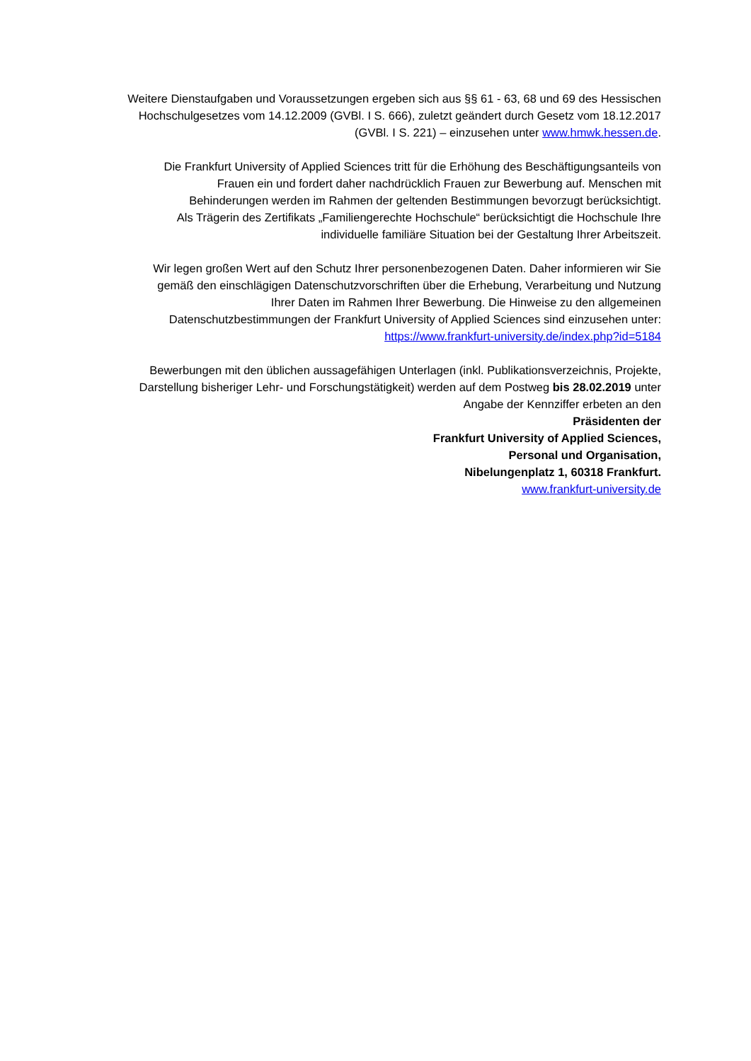Weitere Dienstaufgaben und Voraussetzungen ergeben sich aus §§ 61 - 63, 68 und 69 des Hessischen
Hochschulgesetzes vom 14.12.2009 (GVBl. I S. 666), zuletzt geändert durch Gesetz vom 18.12.2017
(GVBl. I S. 221) – einzusehen unter www.hmwk.hessen.de.
Die Frankfurt University of Applied Sciences tritt für die Erhöhung des Beschäftigungsanteils von
Frauen ein und fordert daher nachdrücklich Frauen zur Bewerbung auf. Menschen mit
Behinderungen werden im Rahmen der geltenden Bestimmungen bevorzugt berücksichtigt.
Als Trägerin des Zertifikats „Familiengerechte Hochschule“ berücksichtigt die Hochschule Ihre
individuelle familiäre Situation bei der Gestaltung Ihrer Arbeitszeit.
Wir legen großen Wert auf den Schutz Ihrer personenbezogenen Daten. Daher informieren wir Sie
gemäß den einschlägigen Datenschutzvorschriften über die Erhebung, Verarbeitung und Nutzung
Ihrer Daten im Rahmen Ihrer Bewerbung. Die Hinweise zu den allgemeinen
Datenschutzbestimmungen der Frankfurt University of Applied Sciences sind einzusehen unter:
https://www.frankfurt-university.de/index.php?id=5184
Bewerbungen mit den üblichen aussagefähigen Unterlagen (inkl. Publikationsverzeichnis, Projekte,
Darstellung bisheriger Lehr- und Forschungstätigkeit) werden auf dem Postweg bis 28.02.2019 unter
Angabe der Kennziffer erbeten an den
Präsidenten der
Frankfurt University of Applied Sciences,
Personal und Organisation,
Nibelungenplatz 1, 60318 Frankfurt.
www.frankfurt-university.de